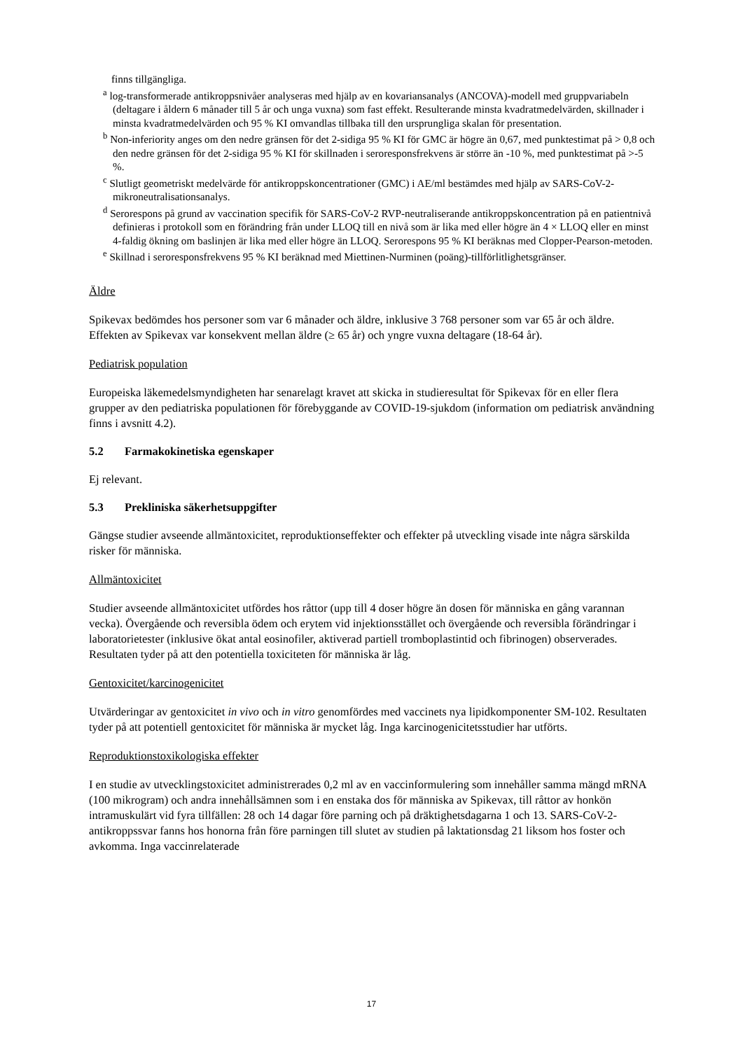finns tillgängliga.
<sup>a</sup> log-transformerade antikroppsnivåer analyseras med hjälp av en kovariansanalys (ANCOVA)-modell med gruppvariabeln (deltagare i åldern 6 månader till 5 år och unga vuxna) som fast effekt. Resulterande minsta kvadratmedelvärden, skillnader i minsta kvadratmedelvärden och 95 % KI omvandlas tillbaka till den ursprungliga skalan för presentation.
<sup>b</sup> Non-inferiority anges om den nedre gränsen för det 2-sidiga 95 % KI för GMC är högre än 0,67, med punktestimat på > 0,8 och den nedre gränsen för det 2-sidiga 95 % KI för skillnaden i seroresponsfrekvens är större än -10 %, med punktestimat på >-5 %.
<sup>c</sup> Slutligt geometriskt medelvärde för antikroppskoncentrationer (GMC) i AE/ml bestämdes med hjälp av SARS-CoV-2-mikroneutralisationsanalys.
<sup>d</sup> Serorespons på grund av vaccination specifik för SARS-CoV-2 RVP-neutraliserande antikroppskoncentration på en patientnivå definieras i protokoll som en förändring från under LLOQ till en nivå som är lika med eller högre än 4 × LLOQ eller en minst 4-faldig ökning om baslinjen är lika med eller högre än LLOQ. Serorespons 95 % KI beräknas med Clopper-Pearson-metoden.
<sup>e</sup> Skillnad i seroresponsfrekvens 95 % KI beräknad med Miettinen-Nurminen (poäng)-tillförlitlighetsgränser.
Äldre
Spikevax bedömdes hos personer som var 6 månader och äldre, inklusive 3 768 personer som var 65 år och äldre. Effekten av Spikevax var konsekvent mellan äldre (≥ 65 år) och yngre vuxna deltagare (18-64 år).
Pediatrisk population
Europeiska läkemedelsmyndigheten har senarelagt kravet att skicka in studieresultat för Spikevax för en eller flera grupper av den pediatriska populationen för förebyggande av COVID-19-sjukdom (information om pediatrisk användning finns i avsnitt 4.2).
5.2 Farmakokinetiska egenskaper
Ej relevant.
5.3 Prekliniska säkerhetsuppgifter
Gängse studier avseende allmäntoxicitet, reproduktionseffekter och effekter på utveckling visade inte några särskilda risker för människa.
Allmäntoxicitet
Studier avseende allmäntoxicitet utfördes hos råttor (upp till 4 doser högre än dosen för människa en gång varannan vecka). Övergående och reversibla ödem och erytem vid injektionsstället och övergående och reversibla förändringar i laboratorietester (inklusive ökat antal eosinofiler, aktiverad partiell tromboplastintid och fibrinogen) observerades. Resultaten tyder på att den potentiella toxiciteten för människa är låg.
Gentoxicitet/karcinogenicitet
Utvärderingar av gentoxicitet in vivo och in vitro genomfördes med vaccinets nya lipidkomponenter SM-102. Resultaten tyder på att potentiell gentoxicitet för människa är mycket låg. Inga karcinogenicitetsstudier har utförts.
Reproduktionstoxikologiska effekter
I en studie av utvecklingstoxicitet administrerades 0,2 ml av en vaccinformulering som innehåller samma mängd mRNA (100 mikrogram) och andra innehållsämnen som i en enstaka dos för människa av Spikevax, till råttor av honkön intramuskulärt vid fyra tillfällen: 28 och 14 dagar före parning och på dräktighetsdagarna 1 och 13. SARS-CoV-2-antikroppssvar fanns hos honorna från före parningen till slutet av studien på laktationsdag 21 liksom hos foster och avkomma. Inga vaccinrelaterade
17